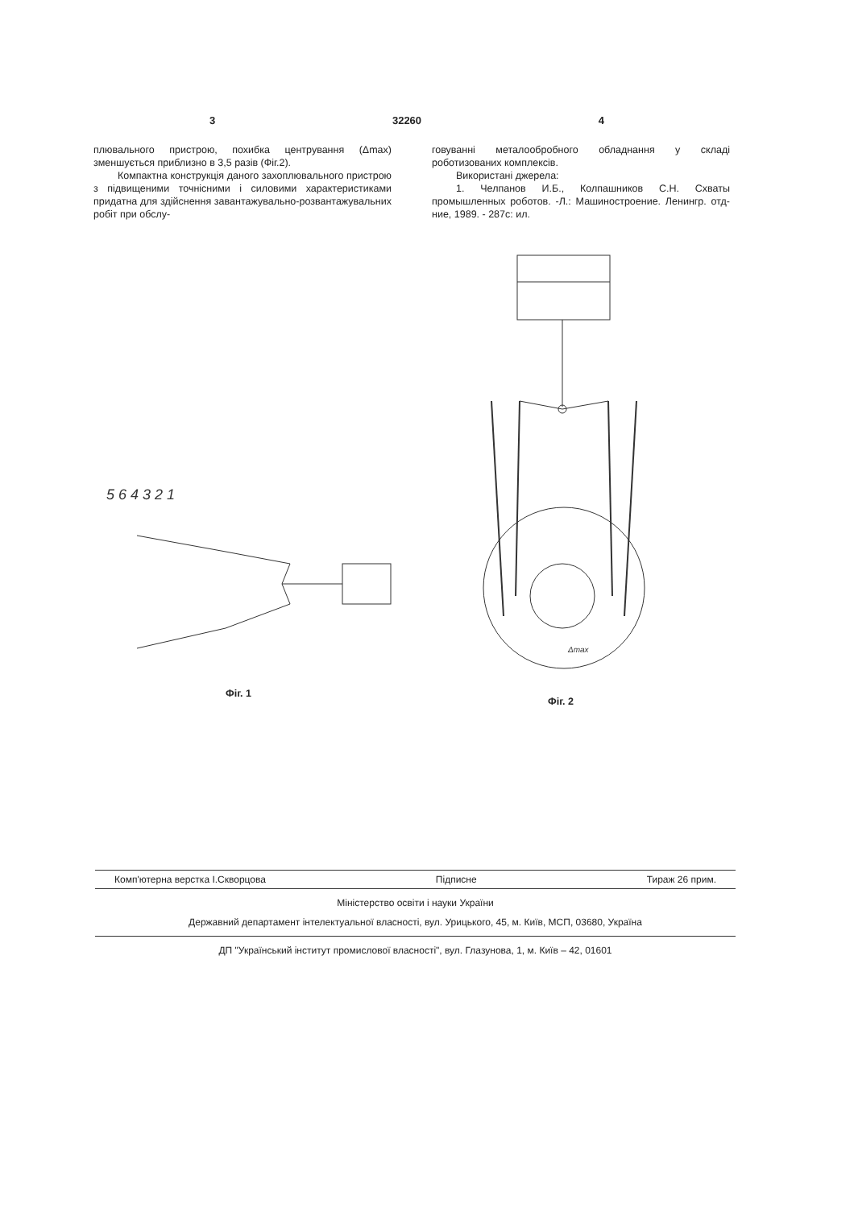3 32260 4
плювального пристрою, похибка центрування (Δmax) зменшується приблизно в 3,5 разів (Фіг.2).
Компактна конструкція даного захоплювального пристрою з підвищеними точнісними і силовими характеристиками придатна для здійснення завантажувально-розвантажувальних робіт при обслу-
говуванні металообробного обладнання у складі роботизованих комплексів.
Використані джерела:
1. Челпанов И.Б., Колпашников С.Н. Схваты промышленных роботов. -Л.: Машиностроение. Ленингр. отд-ние, 1989. - 287с: ил.
5 6 4 3 2 1
Δmax
Фіг. 1
Фіг. 2
Комп'ютерна верстка І.Скворцова Підписне Тираж 26 прим.
Міністерство освіти і науки України
Державний департамент інтелектуальної власності, вул. Урицького, 45, м. Київ, МСП, 03680, Україна
ДП "Український інститут промислової власності", вул. Глазунова, 1, м. Київ – 42, 01601